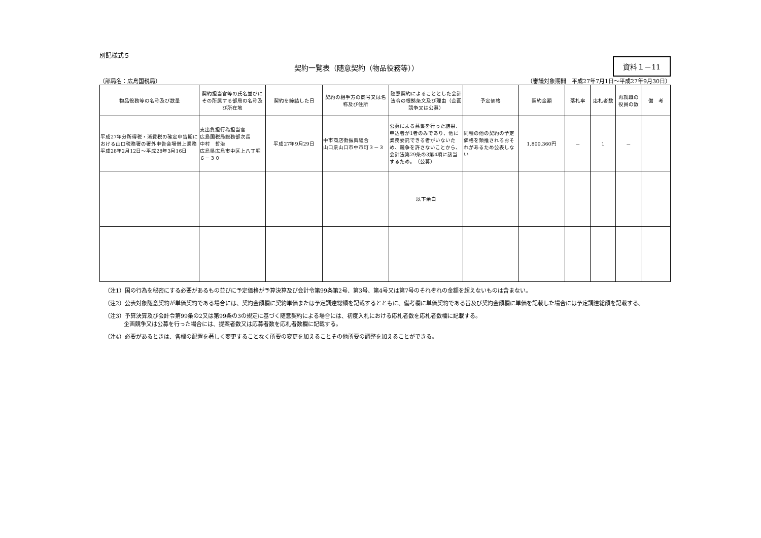別記様式５
資料１－11
契約一覧表（随意契約（物品役務等））
（部局名：広島国税局） （審議対象期間　平成27年7月1日～平成27年9月30日）
| 物品役務等の名称及び数量 | 契約担当官等の氏名並びにその所属する部局の名称及び所在地 | 契約を締結した日 | 契約の相手方の商号又は名称及び住所 | 随意契約によることとした会計法令の根拠条文及び理由（企画競争又は公募） | 予定価格 | 契約金額 | 落札率 | 応札者数 | 再就職の役員の数 | 備 考 |
| --- | --- | --- | --- | --- | --- | --- | --- | --- | --- | --- |
| 平成27年分所得税・消費税の確定申告期における山口税務署の署外申告会場借上業務 平成28年2月12日～平成28年3月16日 | 支出負担行為担当官 広島国税局総務部次長 中村 哲治 広島県広島市中区上八丁堀６－３０ | 平成27年9月29日 | 中市商店街振興組合 山口県山口市中市町３－３ | 公募による募集を行った結果、申込者が1者のみであり、他に業務委託できる者がいないため、競争を許さないことから、会計法第29条の3第4項に該当するため。 （公募） | 同種の他の契約の予定価格を類推されるおそれがあるため公表しない | 1,800,360円 | － | 1 | － | |
| | | | | 以下余白 | | | | | | |
（注1）国の行為を秘密にする必要があるもの並びに予定価格が予算決算及び会計令第99条第2号、第3号、第4号又は第7号のそれぞれの金額を超えないものは含まない。
（注2）公表対象随意契約が単価契約である場合には、契約金額欄に契約単価または予定調達総額を記載するとともに、備考欄に単価契約である旨及び契約金額欄に単価を記載した場合には予定調達総額を記載する。
（注3）予算決算及び会計令第99条の2又は第99条の3の規定に基づく随意契約による場合には、初度入札における応札者数を応札者数欄に記載する。
企画競争又は公募を行った場合には、提案者数又は応募者数を応札者数欄に記載する。
（注4）必要があるときは、各欄の配置を著しく変更することなく所要の変更を加えることその他所要の調整を加えることができる。